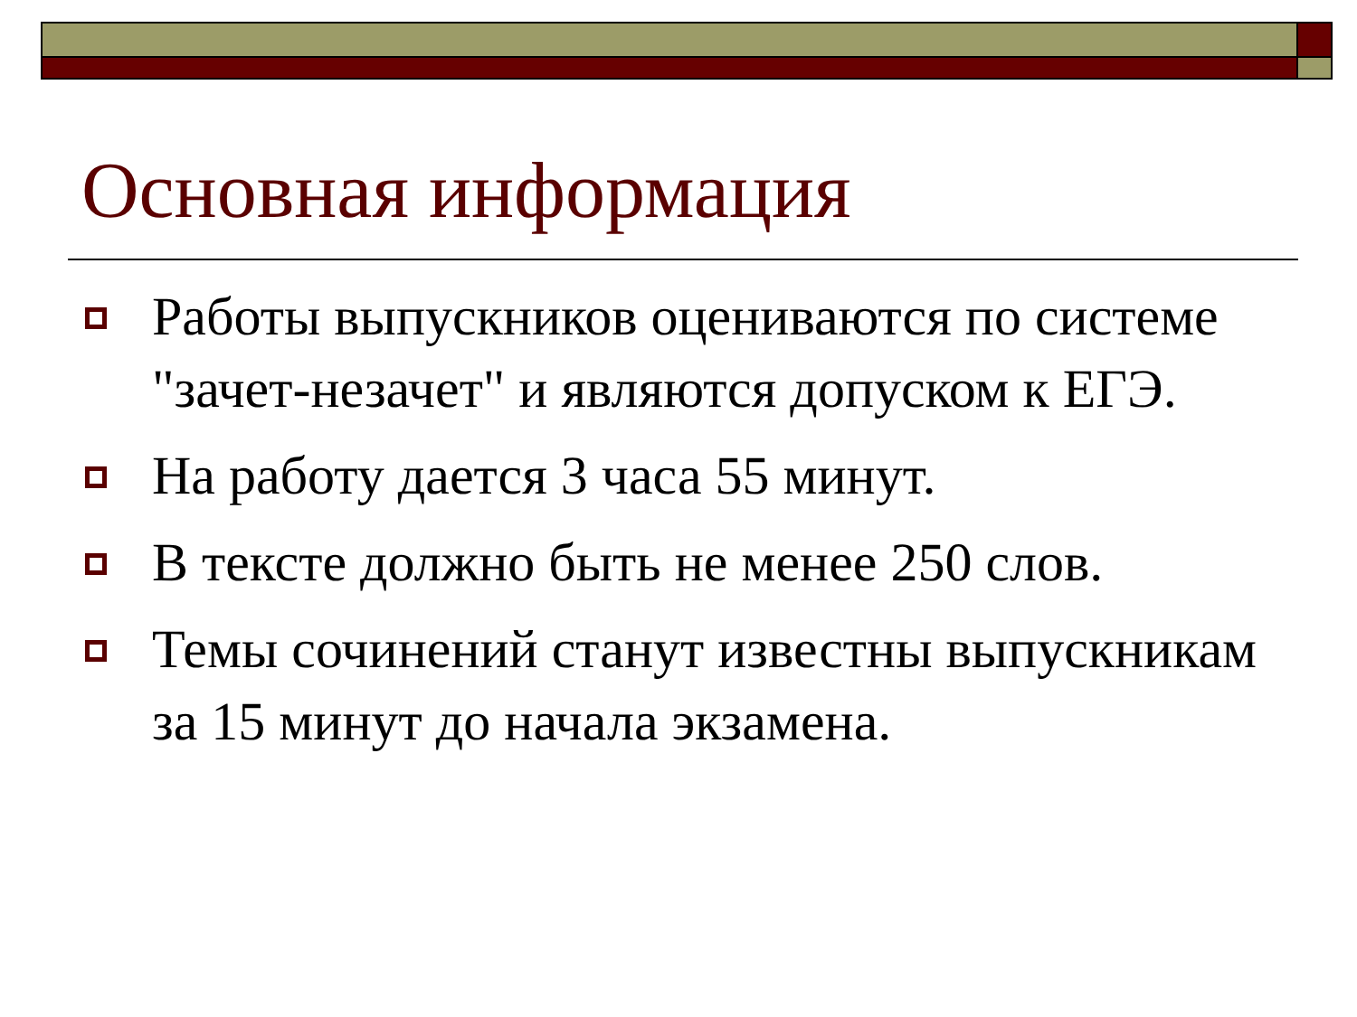Основная информация
Работы выпускников оцениваются по системе "зачет-незачет" и являются допуском к ЕГЭ.
На работу дается 3 часа 55 минут.
В тексте должно быть не менее 250 слов.
Темы сочинений станут известны выпускникам за 15 минут до начала экзамена.